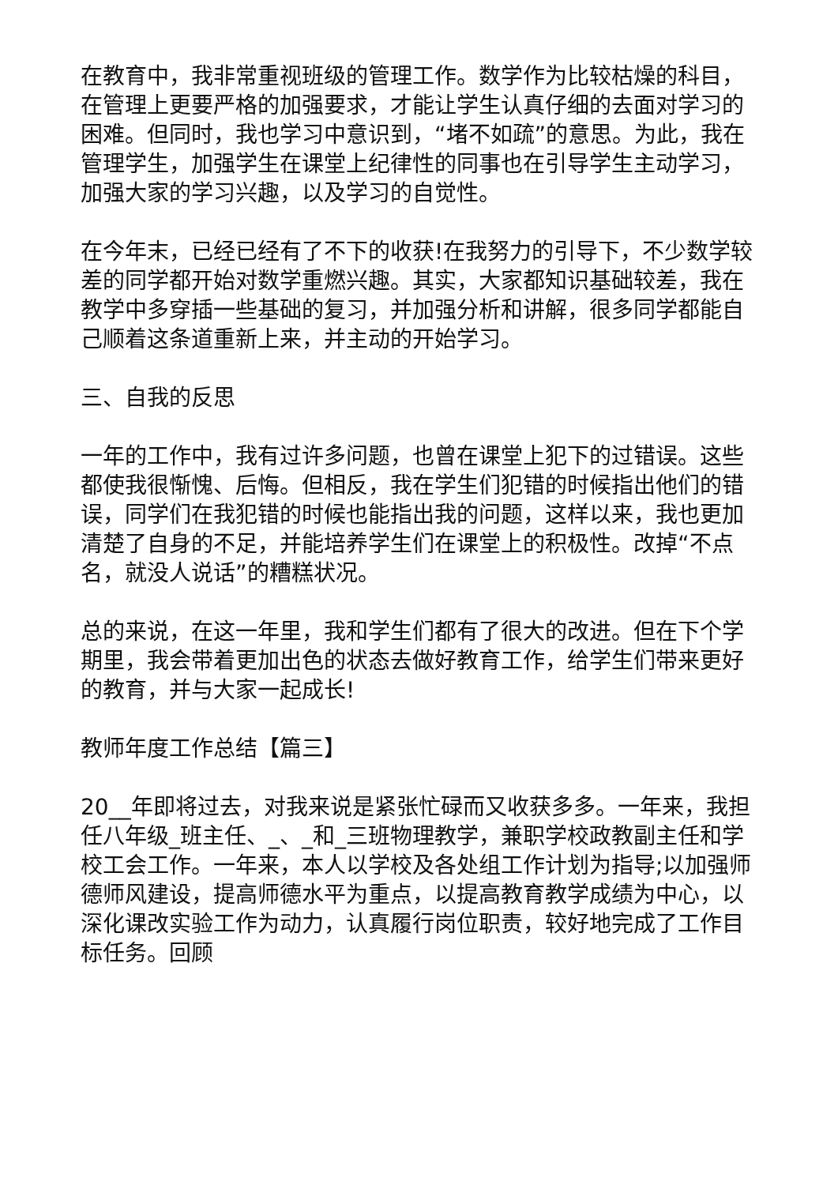在教育中，我非常重视班级的管理工作。数学作为比较枯燥的科目，在管理上更要严格的加强要求，才能让学生认真仔细的去面对学习的困难。但同时，我也学习中意识到，“堵不如疏”的意思。为此，我在管理学生，加强学生在课堂上纪律性的同事也在引导学生主动学习，加强大家的学习兴趣，以及学习的自觉性。
在今年末，已经已经有了不下的收获!在我努力的引导下，不少数学较差的同学都开始对数学重燃兴趣。其实，大家都知识基础较差，我在教学中多穿插一些基础的复习，并加强分析和讲解，很多同学都能自己顺着这条道重新上来，并主动的开始学习。
三、自我的反思
一年的工作中，我有过许多问题，也曾在课堂上犯下的过错误。这些都使我很惭愧、后悔。但相反，我在学生们犯错的时候指出他们的错误，同学们在我犯错的时候也能指出我的问题，这样以来，我也更加清楚了自身的不足，并能培养学生们在课堂上的积极性。改掉“不点名，就没人说话”的糟糕状况。
总的来说，在这一年里，我和学生们都有了很大的改进。但在下个学期里，我会带着更加出色的状态去做好教育工作，给学生们带来更好的教育，并与大家一起成长!
教师年度工作总结【篇三】
20__年即将过去，对我来说是紧张忙碌而又收获多多。一年来，我担任八年级_班主任、_、_和_三班物理教学，兼职学校政教副主任和学校工会工作。一年来，本人以学校及各处组工作计划为指导;以加强师德师风建设，提高师德水平为重点，以提高教育教学成绩为中心，以深化课改实验工作为动力，认真履行岗位职责，较好地完成了工作目标任务。回顾